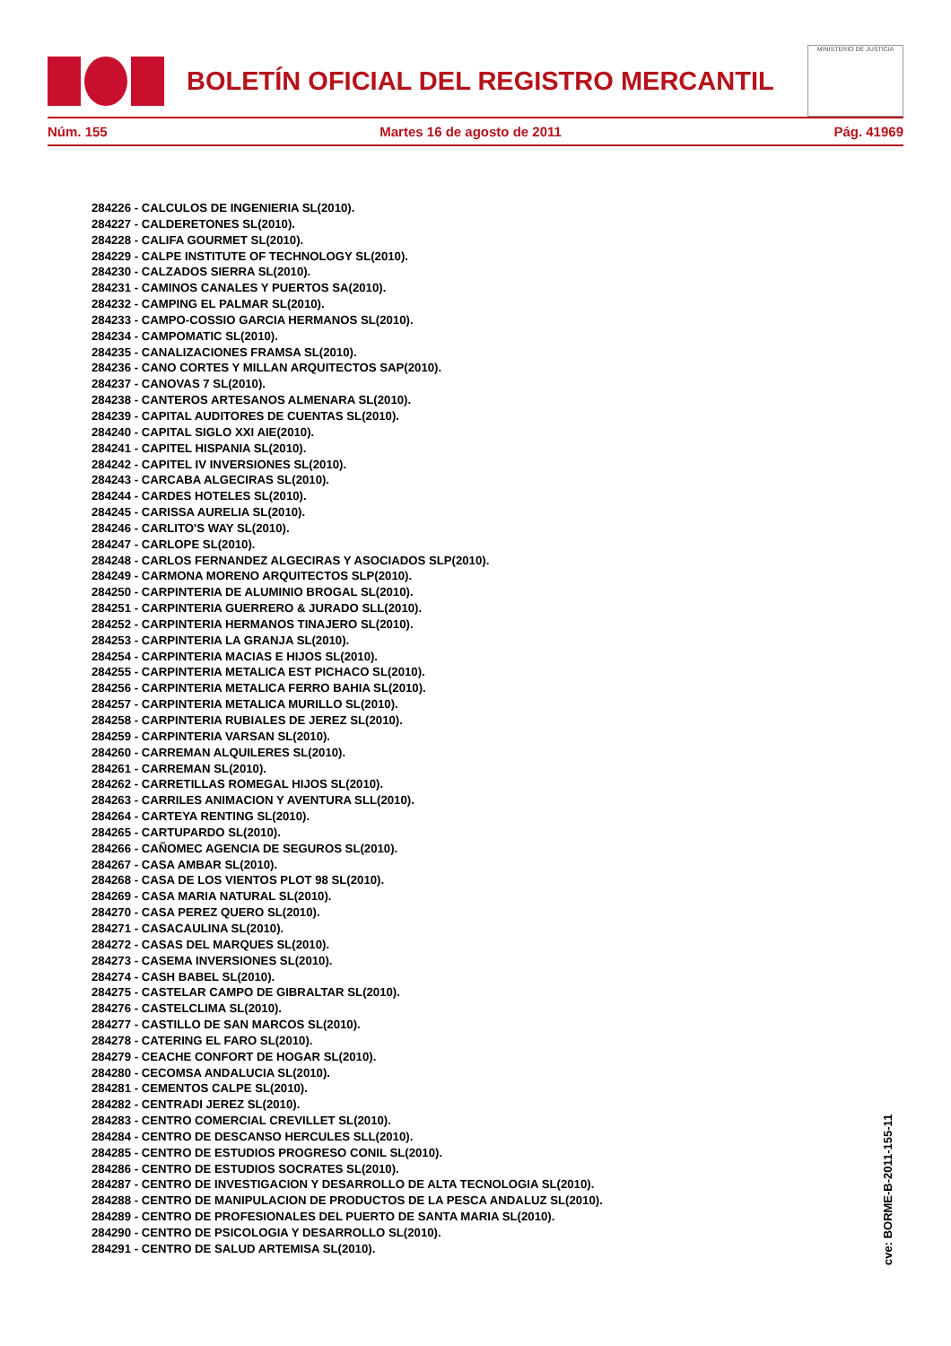BOLETÍN OFICIAL DEL REGISTRO MERCANTIL
MINISTERIO DE JUSTICIA
Núm. 155 Martes 16 de agosto de 2011 Pág. 41969
284226 - CALCULOS DE INGENIERIA SL(2010).
284227 - CALDERETONES SL(2010).
284228 - CALIFA GOURMET SL(2010).
284229 - CALPE INSTITUTE OF TECHNOLOGY SL(2010).
284230 - CALZADOS SIERRA SL(2010).
284231 - CAMINOS CANALES Y PUERTOS SA(2010).
284232 - CAMPING EL PALMAR SL(2010).
284233 - CAMPO-COSSIO GARCIA HERMANOS SL(2010).
284234 - CAMPOMATIC SL(2010).
284235 - CANALIZACIONES FRAMSA SL(2010).
284236 - CANO CORTES Y MILLAN ARQUITECTOS SAP(2010).
284237 - CANOVAS 7 SL(2010).
284238 - CANTEROS ARTESANOS ALMENARA SL(2010).
284239 - CAPITAL AUDITORES DE CUENTAS SL(2010).
284240 - CAPITAL SIGLO XXI AIE(2010).
284241 - CAPITEL HISPANIA SL(2010).
284242 - CAPITEL IV INVERSIONES SL(2010).
284243 - CARCABA ALGECIRAS SL(2010).
284244 - CARDES HOTELES SL(2010).
284245 - CARISSA AURELIA SL(2010).
284246 - CARLITO'S WAY SL(2010).
284247 - CARLOPE SL(2010).
284248 - CARLOS FERNANDEZ ALGECIRAS Y ASOCIADOS SLP(2010).
284249 - CARMONA MORENO ARQUITECTOS SLP(2010).
284250 - CARPINTERIA DE ALUMINIO BROGAL SL(2010).
284251 - CARPINTERIA GUERRERO & JURADO SLL(2010).
284252 - CARPINTERIA HERMANOS TINAJERO SL(2010).
284253 - CARPINTERIA LA GRANJA SL(2010).
284254 - CARPINTERIA MACIAS E HIJOS SL(2010).
284255 - CARPINTERIA METALICA EST PICHACO SL(2010).
284256 - CARPINTERIA METALICA FERRO BAHIA SL(2010).
284257 - CARPINTERIA METALICA MURILLO SL(2010).
284258 - CARPINTERIA RUBIALES DE JEREZ SL(2010).
284259 - CARPINTERIA VARSAN SL(2010).
284260 - CARREMAN ALQUILERES SL(2010).
284261 - CARREMAN SL(2010).
284262 - CARRETILLAS ROMEGAL HIJOS SL(2010).
284263 - CARRILES ANIMACION Y AVENTURA SLL(2010).
284264 - CARTEYA RENTING SL(2010).
284265 - CARTUPARDO SL(2010).
284266 - CAÑOMEC AGENCIA DE SEGUROS SL(2010).
284267 - CASA AMBAR SL(2010).
284268 - CASA DE LOS VIENTOS PLOT 98 SL(2010).
284269 - CASA MARIA NATURAL SL(2010).
284270 - CASA PEREZ QUERO SL(2010).
284271 - CASACAULINA SL(2010).
284272 - CASAS DEL MARQUES SL(2010).
284273 - CASEMA INVERSIONES SL(2010).
284274 - CASH BABEL SL(2010).
284275 - CASTELAR CAMPO DE GIBRALTAR SL(2010).
284276 - CASTELCLIMA SL(2010).
284277 - CASTILLO DE SAN MARCOS SL(2010).
284278 - CATERING EL FARO SL(2010).
284279 - CEACHE CONFORT DE HOGAR SL(2010).
284280 - CECOMSA ANDALUCIA SL(2010).
284281 - CEMENTOS CALPE SL(2010).
284282 - CENTRADI JEREZ SL(2010).
284283 - CENTRO COMERCIAL CREVILLET SL(2010).
284284 - CENTRO DE DESCANSO HERCULES SLL(2010).
284285 - CENTRO DE ESTUDIOS PROGRESO CONIL SL(2010).
284286 - CENTRO DE ESTUDIOS SOCRATES SL(2010).
284287 - CENTRO DE INVESTIGACION Y DESARROLLO DE ALTA TECNOLOGIA SL(2010).
284288 - CENTRO DE MANIPULACION DE PRODUCTOS DE LA PESCA ANDALUZ SL(2010).
284289 - CENTRO DE PROFESIONALES DEL PUERTO DE SANTA MARIA SL(2010).
284290 - CENTRO DE PSICOLOGIA Y DESARROLLO SL(2010).
284291 - CENTRO DE SALUD ARTEMISA SL(2010).
cve: BORME-B-2011-155-11